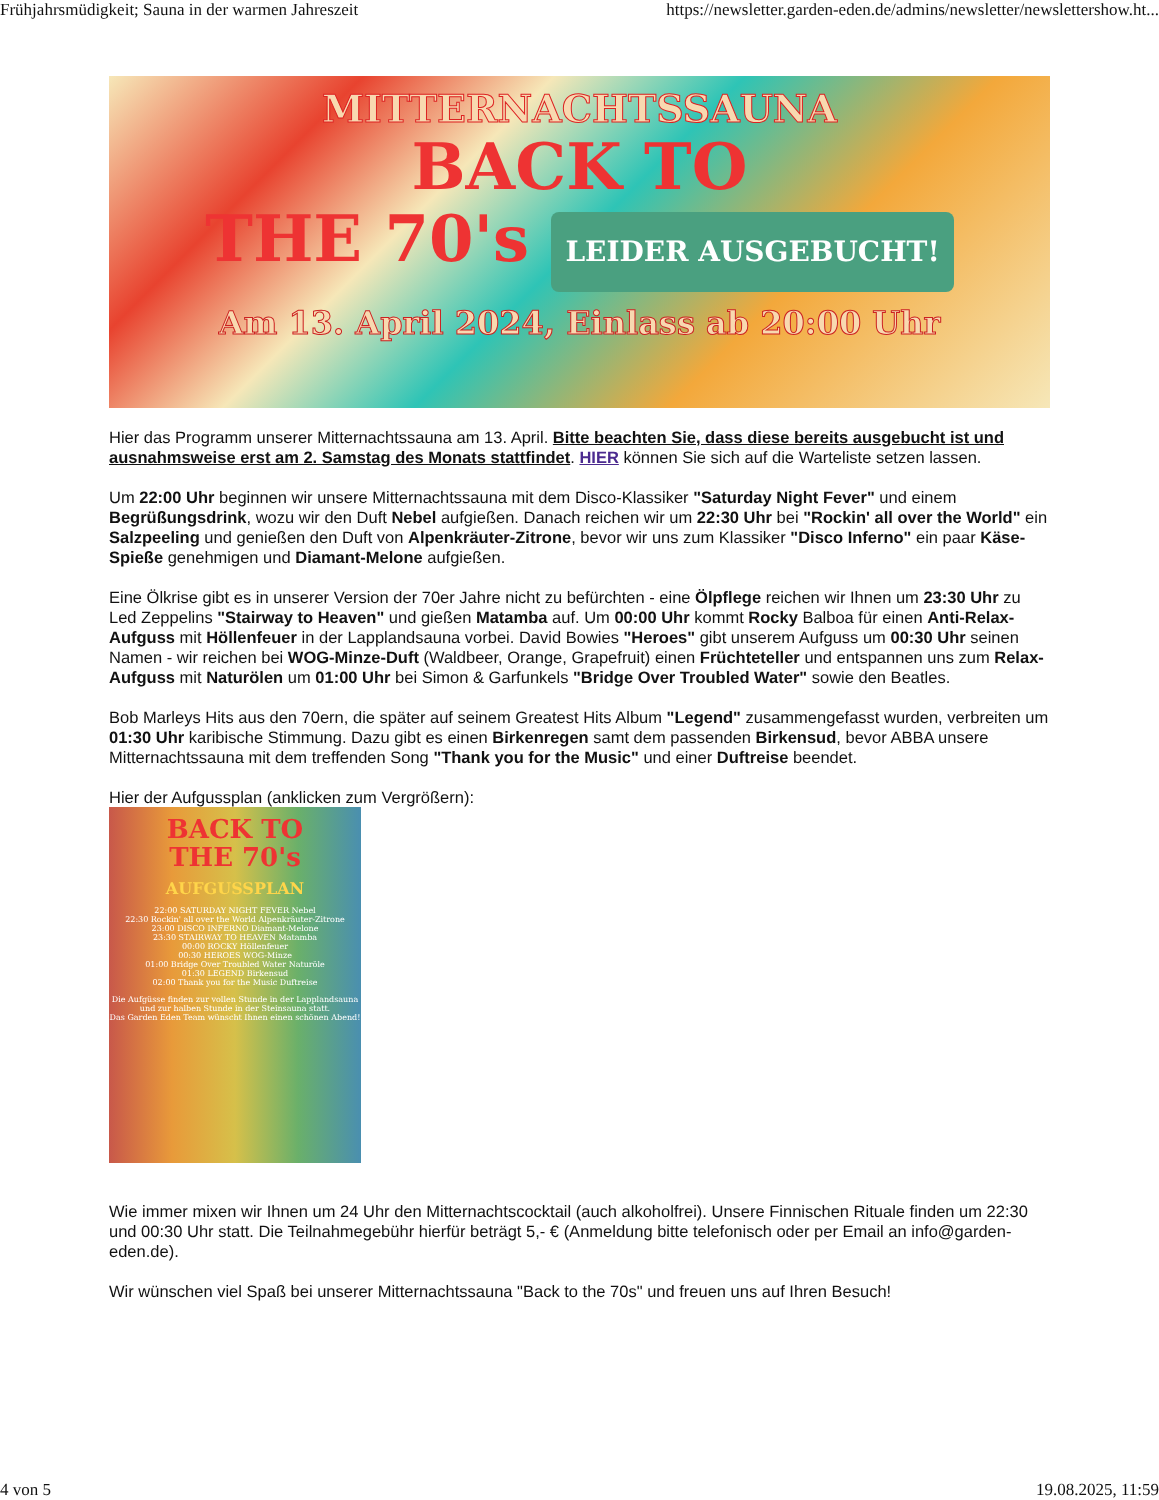Frühjahrsmüdigkeit; Sauna in der warmen Jahreszeit https://newsletter.garden-eden.de/admins/newsletter/newslettershow.ht...
MITTERNACHTSSAUNA
BACK TO
THE 70's LEIDER AUSGEBUCHT!
Am 13. April 2024, Einlass ab 20:00 Uhr
Hier das Programm unserer Mitternachtssauna am 13. April. Bitte beachten Sie, dass diese bereits ausgebucht ist und ausnahmsweise erst am 2. Samstag des Monats stattfindet. HIER können Sie sich auf die Warteliste setzen lassen.
Um 22:00 Uhr beginnen wir unsere Mitternachtssauna mit dem Disco-Klassiker "Saturday Night Fever" und einem Begrüßungsdrink, wozu wir den Duft Nebel aufgießen. Danach reichen wir um 22:30 Uhr bei "Rockin' all over the World" ein Salzpeeling und genießen den Duft von Alpenkräuter-Zitrone, bevor wir uns zum Klassiker "Disco Inferno" ein paar Käse-Spieße genehmigen und Diamant-Melone aufgießen.
Eine Ölkrise gibt es in unserer Version der 70er Jahre nicht zu befürchten - eine Ölpflege reichen wir Ihnen um 23:30 Uhr zu Led Zeppelins "Stairway to Heaven" und gießen Matamba auf. Um 00:00 Uhr kommt Rocky Balboa für einen Anti-Relax-Aufguss mit Höllenfeuer in der Lapplandsauna vorbei. David Bowies "Heroes" gibt unserem Aufguss um 00:30 Uhr seinen Namen - wir reichen bei WOG-Minze-Duft (Waldbeer, Orange, Grapefruit) einen Früchteteller und entspannen uns zum Relax-Aufguss mit Naturölen um 01:00 Uhr bei Simon & Garfunkels "Bridge Over Troubled Water" sowie den Beatles.
Bob Marleys Hits aus den 70ern, die später auf seinem Greatest Hits Album "Legend" zusammengefasst wurden, verbreiten um 01:30 Uhr karibische Stimmung. Dazu gibt es einen Birkenregen samt dem passenden Birkensud, bevor ABBA unsere Mitternachtssauna mit dem treffenden Song "Thank you for the Music" und einer Duftreise beendet.
Hier der Aufgussplan (anklicken zum Vergrößern):
BACK TO
THE 70's
AUFGUSSPLAN
22:00 SATURDAY NIGHT FEVER Nebel
22:30 Rockin' all over the World Alpenkräuter-Zitrone
23:00 DISCO INFERNO Diamant-Melone
23:30 STAIRWAY TO HEAVEN Matamba
00:00 ROCKY Höllenfeuer
00:30 HEROES WOG-Minze
01:00 Bridge Over Troubled Water Naturöle
01:30 LEGEND Birkensud
02:00 Thank you for the Music Duftreise
Die Aufgüsse finden zur vollen Stunde in der Lapplandsauna und zur halben Stunde in der Steinsauna statt.
Das Garden Eden Team wünscht Ihnen einen schönen Abend!
Wie immer mixen wir Ihnen um 24 Uhr den Mitternachtscocktail (auch alkoholfrei). Unsere Finnischen Rituale finden um 22:30 und 00:30 Uhr statt. Die Teilnahmegebühr hierfür beträgt 5,- € (Anmeldung bitte telefonisch oder per Email an info@garden-eden.de).
Wir wünschen viel Spaß bei unserer Mitternachtssauna "Back to the 70s" und freuen uns auf Ihren Besuch!
4 von 5 19.08.2025, 11:59